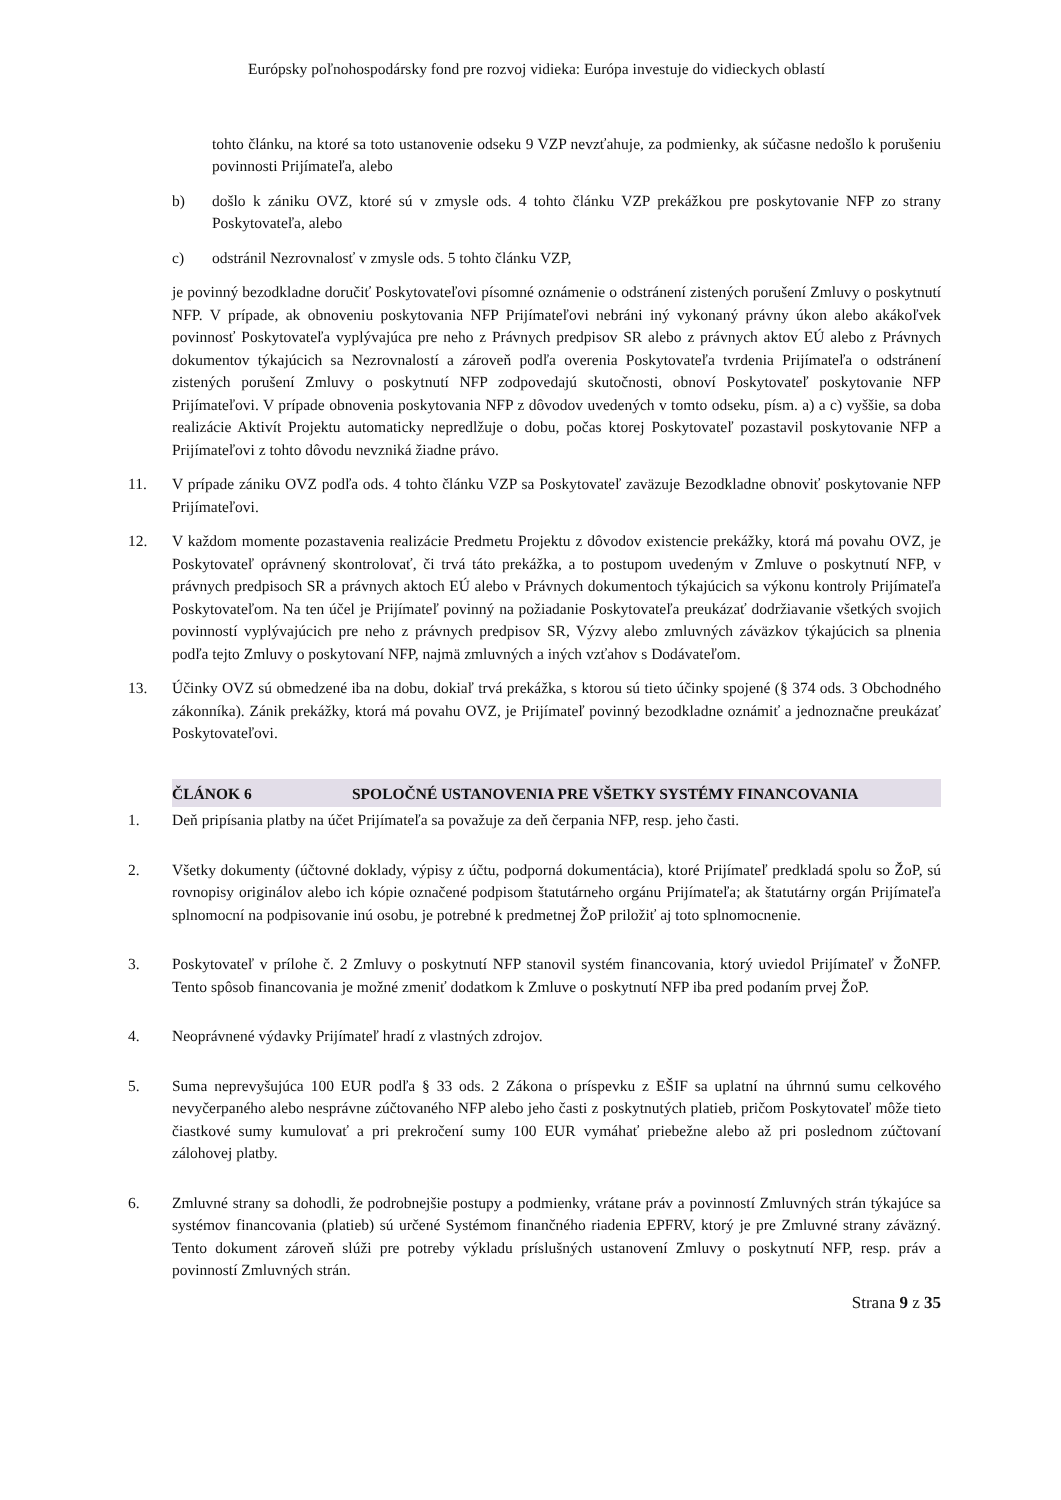Európsky poľnohospodársky fond pre rozvoj vidieka: Európa investuje do vidieckych oblastí
tohto článku, na ktoré sa toto ustanovenie odseku 9 VZP nevzťahuje, za podmienky, ak súčasne nedošlo k porušeniu povinnosti Prijímateľa, alebo
b) došlo k zániku OVZ, ktoré sú v zmysle ods. 4 tohto článku VZP prekážkou pre poskytovanie NFP zo strany Poskytovateľa, alebo
c) odstránil Nezrovnalosť v zmysle ods. 5 tohto článku VZP,
je povinný bezodkladne doručiť Poskytovateľovi písomné oznámenie o odstránení zistených porušení Zmluvy o poskytnutí NFP. V prípade, ak obnoveniu poskytovania NFP Prijímateľovi nebráni iný vykonaný právny úkon alebo akákoľvek povinnosť Poskytovateľa vyplývajúca pre neho z Právnych predpisov SR alebo z právnych aktov EÚ alebo z Právnych dokumentov týkajúcich sa Nezrovnalostí a zároveň podľa overenia Poskytovateľa tvrdenia Prijímateľa o odstránení zistených porušení Zmluvy o poskytnutí NFP zodpovedajú skutočnosti, obnoví Poskytovateľ poskytovanie NFP Prijímateľovi. V prípade obnovenia poskytovania NFP z dôvodov uvedených v tomto odseku, písm. a) a c) vyššie, sa doba realizácie Aktivít Projektu automaticky nepredlžuje o dobu, počas ktorej Poskytovateľ pozastavil poskytovanie NFP a Prijímateľovi z tohto dôvodu nevzniká žiadne právo.
11. V prípade zániku OVZ podľa ods. 4 tohto článku VZP sa Poskytovateľ zaväzuje Bezodkladne obnoviť poskytovanie NFP Prijímateľovi.
12. V každom momente pozastavenia realizácie Predmetu Projektu z dôvodov existencie prekážky, ktorá má povahu OVZ, je Poskytovateľ oprávnený skontrolovať, či trvá táto prekážka, a to postupom uvedeným v Zmluve o poskytnutí NFP, v právnych predpisoch SR a právnych aktoch EÚ alebo v Právnych dokumentoch týkajúcich sa výkonu kontroly Prijímateľa Poskytovateľom. Na ten účel je Prijímateľ povinný na požiadanie Poskytovateľa preukázať dodržiavanie všetkých svojich povinností vyplývajúcich pre neho z právnych predpisov SR, Výzvy alebo zmluvných záväzkov týkajúcich sa plnenia podľa tejto Zmluvy o poskytovaní NFP, najmä zmluvných a iných vzťahov s Dodávateľom.
13. Účinky OVZ sú obmedzené iba na dobu, dokiaľ trvá prekážka, s ktorou sú tieto účinky spojené (§ 374 ods. 3 Obchodného zákonníka). Zánik prekážky, ktorá má povahu OVZ, je Prijímateľ povinný bezodkladne oznámiť a jednoznačne preukázať Poskytovateľovi.
ČLÁNOK 6 SPOLOČNÉ USTANOVENIA PRE VŠETKY SYSTÉMY FINANCOVANIA
1. Deň pripísania platby na účet Prijímateľa sa považuje za deň čerpania NFP, resp. jeho časti.
2. Všetky dokumenty (účtovné doklady, výpisy z účtu, podporná dokumentácia), ktoré Prijímateľ predkladá spolu so ŽoP, sú rovnopisy originálov alebo ich kópie označené podpisom štatutárneho orgánu Prijímateľa; ak štatutárny orgán Prijímateľa splnomocní na podpisovanie inú osobu, je potrebné k predmetnej ŽoP priložiť aj toto splnomocnenie.
3. Poskytovateľ v prílohe č. 2 Zmluvy o poskytnutí NFP stanovil systém financovania, ktorý uviedol Prijímateľ v ŽoNFP. Tento spôsob financovania je možné zmeniť dodatkom k Zmluve o poskytnutí NFP iba pred podaním prvej ŽoP.
4. Neoprávnené výdavky Prijímateľ hradí z vlastných zdrojov.
5. Suma neprevyšujúca 100 EUR podľa § 33 ods. 2 Zákona o príspevku z EŠIF sa uplatní na úhrnnú sumu celkového nevyčerpaného alebo nesprávne zúčtovaného NFP alebo jeho časti z poskytnutých platieb, pričom Poskytovateľ môže tieto čiastkové sumy kumulovať a pri prekročení sumy 100 EUR vymáhať priebežne alebo až pri poslednom zúčtovaní zálohovej platby.
6. Zmluvné strany sa dohodli, že podrobnejšie postupy a podmienky, vrátane práv a povinností Zmluvných strán týkajúce sa systémov financovania (platieb) sú určené Systémom finančného riadenia EPFRV, ktorý je pre Zmluvné strany záväzný. Tento dokument zároveň slúži pre potreby výkladu príslušných ustanovení Zmluvy o poskytnutí NFP, resp. práv a povinností Zmluvných strán.
Strana 9 z 35